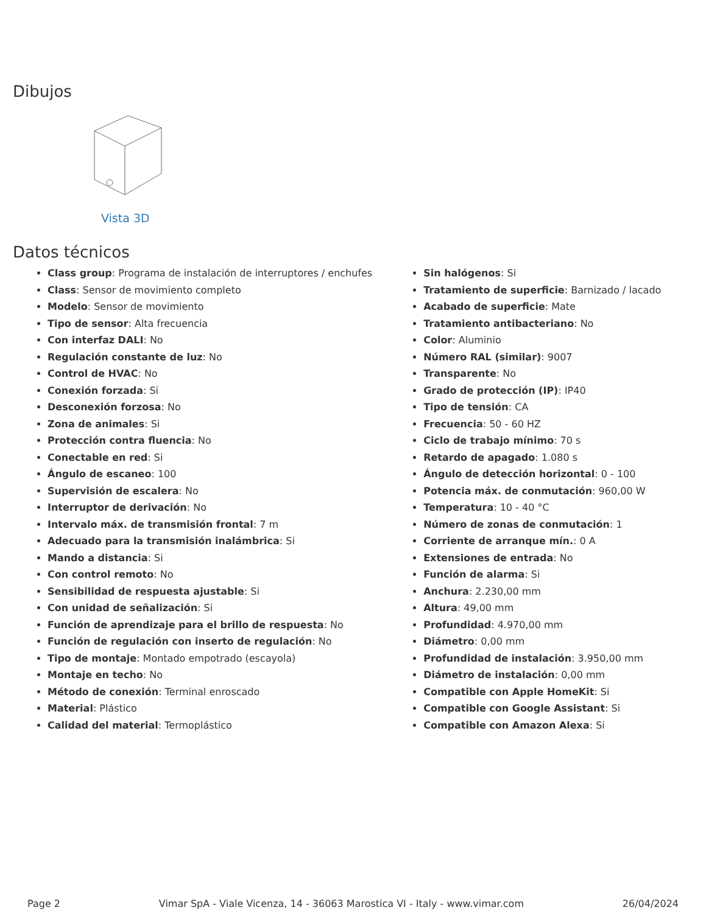Dibujos
Vista 3D
Datos técnicos
Class group: Programa de instalación de interruptores / enchufes
Class: Sensor de movimiento completo
Modelo: Sensor de movimiento
Tipo de sensor: Alta frecuencia
Con interfaz DALI: No
Regulación constante de luz: No
Control de HVAC: No
Conexión forzada: Si
Desconexión forzosa: No
Zona de animales: Si
Protección contra fluencia: No
Conectable en red: Si
Ángulo de escaneo: 100
Supervisión de escalera: No
Interruptor de derivación: No
Intervalo máx. de transmisión frontal: 7 m
Adecuado para la transmisión inalámbrica: Si
Mando a distancia: Si
Con control remoto: No
Sensibilidad de respuesta ajustable: Si
Con unidad de señalización: Si
Función de aprendizaje para el brillo de respuesta: No
Función de regulación con inserto de regulación: No
Tipo de montaje: Montado empotrado (escayola)
Montaje en techo: No
Método de conexión: Terminal enroscado
Material: Plástico
Calidad del material: Termoplástico
Sin halógenos: Si
Tratamiento de superficie: Barnizado / lacado
Acabado de superficie: Mate
Tratamiento antibacteriano: No
Color: Aluminio
Número RAL (similar): 9007
Transparente: No
Grado de protección (IP): IP40
Tipo de tensión: CA
Frecuencia: 50 - 60 HZ
Ciclo de trabajo mínimo: 70 s
Retardo de apagado: 1.080 s
Ángulo de detección horizontal: 0 - 100
Potencia máx. de conmutación: 960,00 W
Temperatura: 10 - 40 °C
Número de zonas de conmutación: 1
Corriente de arranque mín.: 0 A
Extensiones de entrada: No
Función de alarma: Si
Anchura: 2.230,00 mm
Altura: 49,00 mm
Profundidad: 4.970,00 mm
Diámetro: 0,00 mm
Profundidad de instalación: 3.950,00 mm
Diámetro de instalación: 0,00 mm
Compatible con Apple HomeKit: Si
Compatible con Google Assistant: Si
Compatible con Amazon Alexa: Si
Page 2 Vimar SpA - Viale Vicenza, 14 - 36063 Marostica VI - Italy - www.vimar.com 26/04/2024